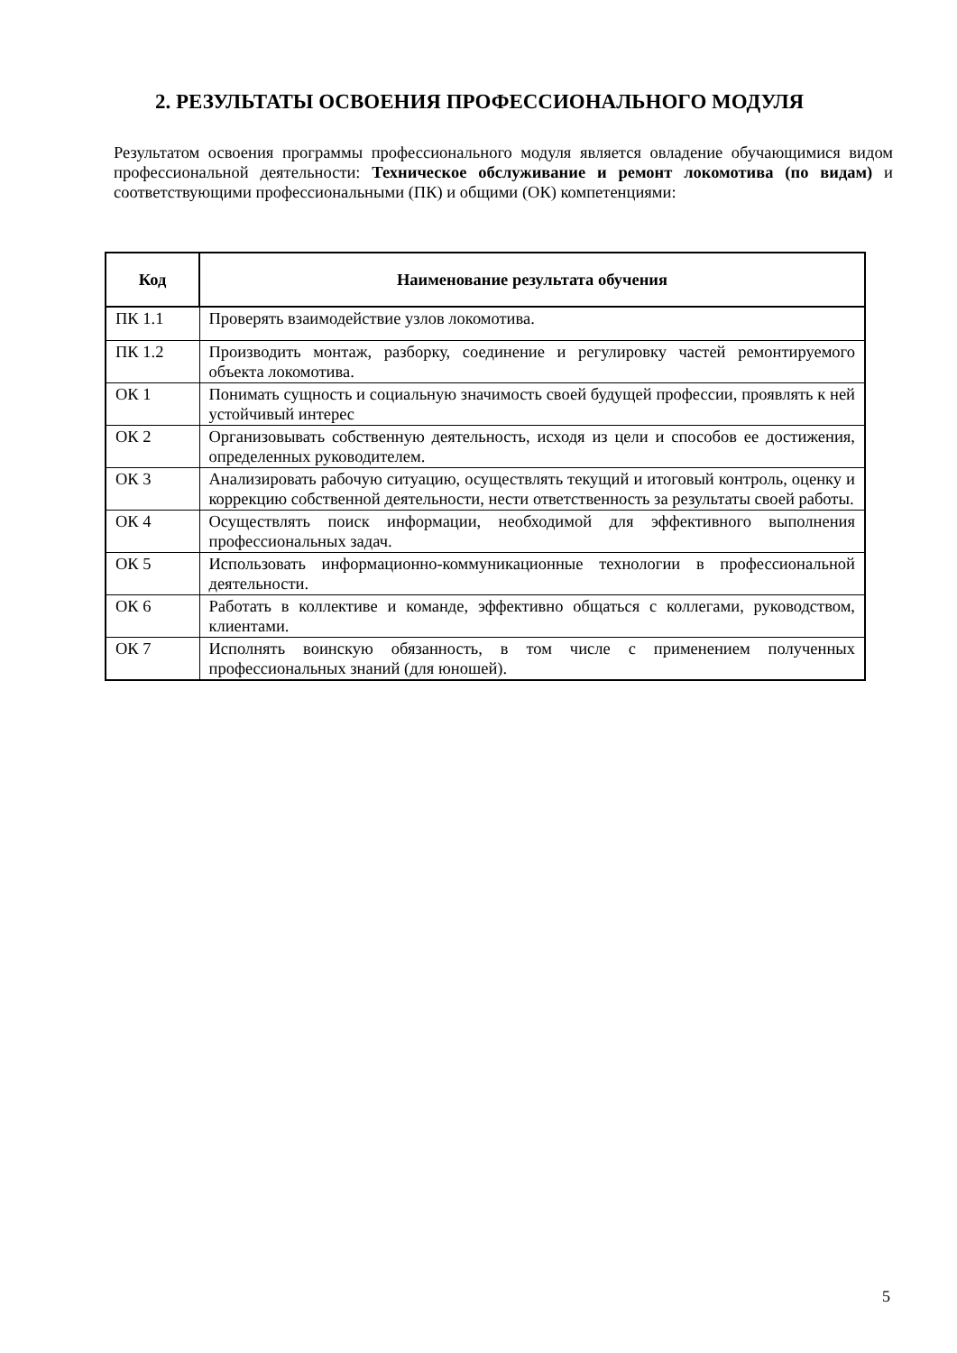2. РЕЗУЛЬТАТЫ ОСВОЕНИЯ ПРОФЕССИОНАЛЬНОГО МОДУЛЯ
Результатом освоения программы профессионального модуля является овладение обучающимися видом профессиональной деятельности: Техническое обслуживание и ремонт локомотива (по видам) и соответствующими профессиональными (ПК) и общими (ОК) компетенциями:
| Код | Наименование результата обучения |
| --- | --- |
| ПК 1.1 | Проверять взаимодействие узлов локомотива. |
| ПК 1.2 | Производить монтаж, разборку, соединение и регулировку частей ремонтируемого объекта локомотива. |
| ОК 1 | Понимать сущность и социальную значимость своей будущей профессии, проявлять к ней устойчивый интерес |
| ОК 2 | Организовывать собственную деятельность, исходя из цели и способов ее достижения, определенных руководителем. |
| ОК 3 | Анализировать рабочую ситуацию, осуществлять текущий и итоговый контроль, оценку и коррекцию собственной деятельности, нести ответственность за результаты своей работы. |
| ОК 4 | Осуществлять поиск информации, необходимой для эффективного выполнения профессиональных задач. |
| ОК 5 | Использовать информационно-коммуникационные технологии в профессиональной деятельности. |
| ОК 6 | Работать в коллективе и команде, эффективно общаться с коллегами, руководством, клиентами. |
| ОК 7 | Исполнять воинскую обязанность, в том числе с применением полученных профессиональных знаний (для юношей). |
5